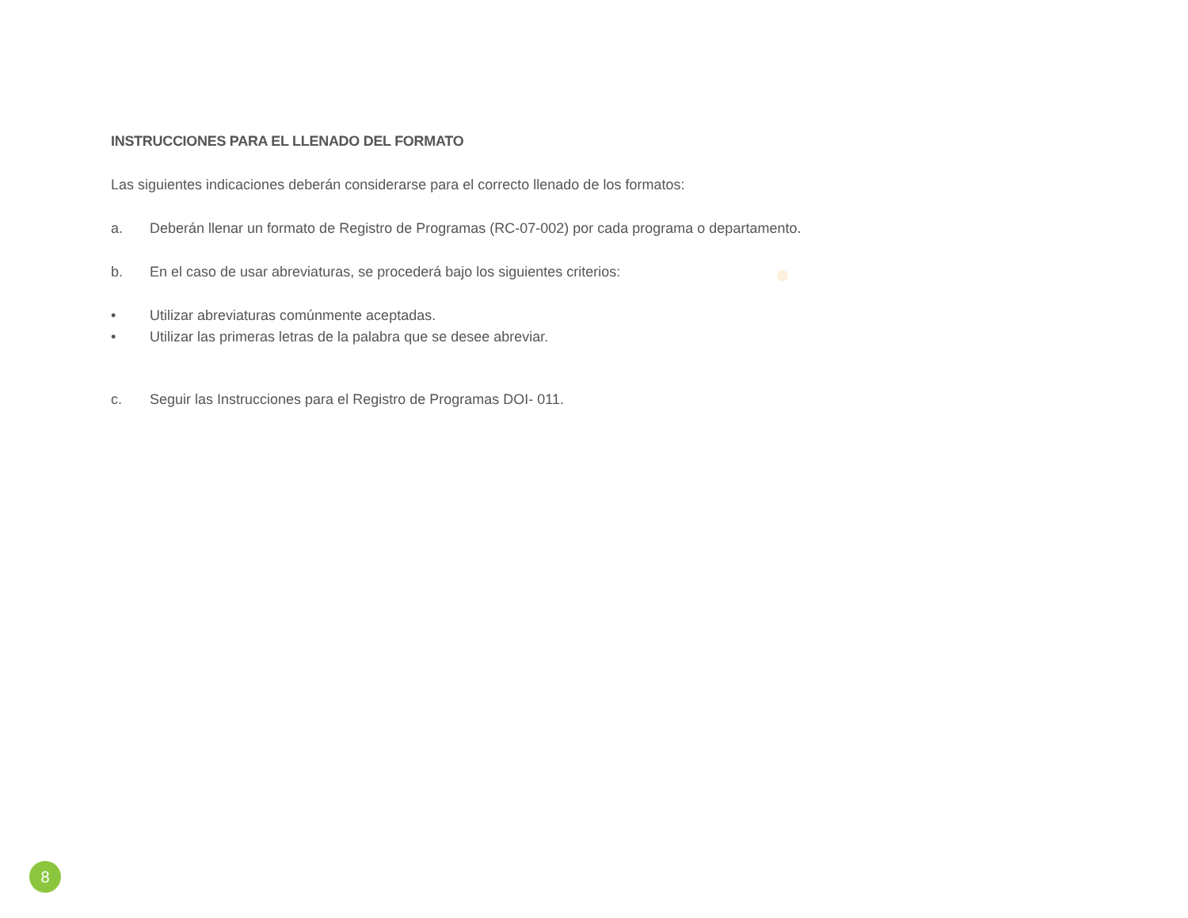INSTRUCCIONES PARA EL LLENADO DEL FORMATO
Las siguientes indicaciones deberán considerarse para el correcto llenado de los formatos:
a. Deberán llenar un formato de Registro de Programas (RC-07-002) por cada programa o departamento.
b. En el caso de usar abreviaturas, se procederá bajo los siguientes criterios:
• Utilizar abreviaturas comúnmente aceptadas.
• Utilizar las primeras letras de la palabra que se desee abreviar.
c. Seguir las Instrucciones para el Registro de Programas DOI- 011.
8